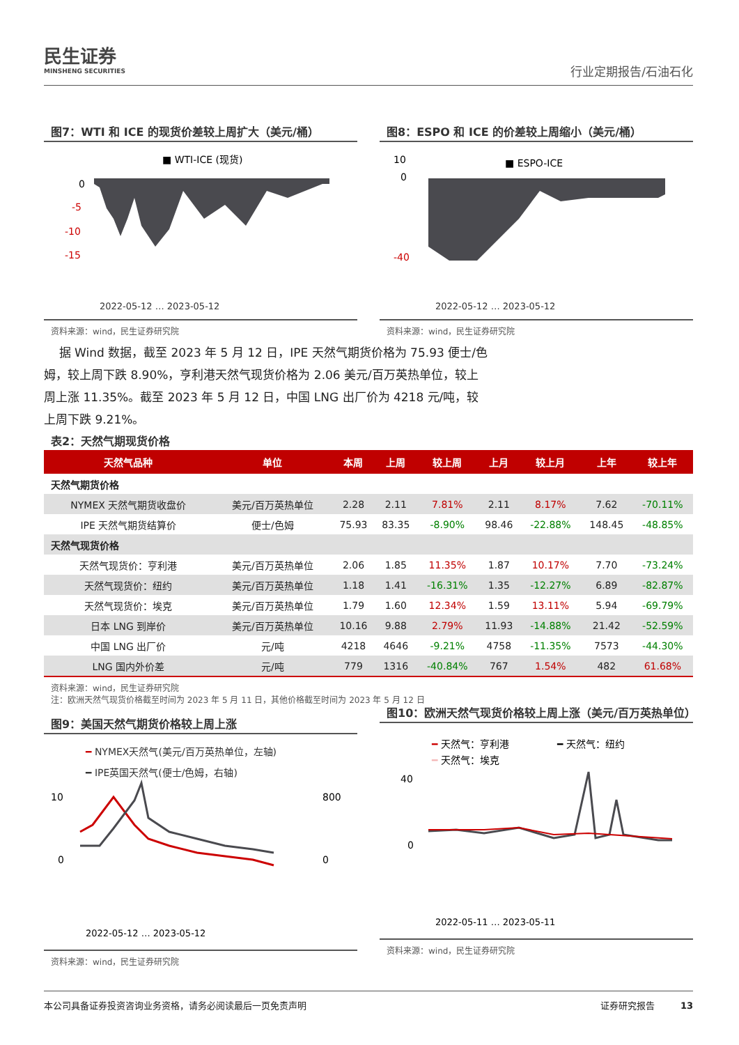民生证券
MINSHENG SECURITIES
行业定期报告/石油石化
图7：WTI 和 ICE 的现货价差较上周扩大（美元/桶）
■ WTI-ICE (现货)
0
-5
-10
-15
2022-05-12 … 2023-05-12
资料来源：wind，民生证券研究院
图8：ESPO 和 ICE 的价差较上周缩小（美元/桶）
■ ESPO-ICE
10
0
-40
2022-05-12 … 2023-05-12
资料来源：wind，民生证券研究院
据 Wind 数据，截至 2023 年 5 月 12 日，IPE 天然气期货价格为 75.93 便士/色姆，较上周下跌 8.90%，亨利港天然气现货价格为 2.06 美元/百万英热单位，较上周上涨 11.35%。截至 2023 年 5 月 12 日，中国 LNG 出厂价为 4218 元/吨，较上周下跌 9.21%。
表2：天然气期现货价格
| 天然气品种 | 单位 | 本周 | 上周 | 较上周 | 上月 | 较上月 | 上年 | 较上年 |
| --- | --- | --- | --- | --- | --- | --- | --- | --- |
| 天然气期货价格 | | | | | | | | |
| NYMEX 天然气期货收盘价 | 美元/百万英热单位 | 2.28 | 2.11 | 7.81% | 2.11 | 8.17% | 7.62 | -70.11% |
| IPE 天然气期货结算价 | 便士/色姆 | 75.93 | 83.35 | -8.90% | 98.46 | -22.88% | 148.45 | -48.85% |
| 天然气现货价格 | | | | | | | | |
| 天然气现货价：亨利港 | 美元/百万英热单位 | 2.06 | 1.85 | 11.35% | 1.87 | 10.17% | 7.70 | -73.24% |
| 天然气现货价：纽约 | 美元/百万英热单位 | 1.18 | 1.41 | -16.31% | 1.35 | -12.27% | 6.89 | -82.87% |
| 天然气现货价：埃克 | 美元/百万英热单位 | 1.79 | 1.60 | 12.34% | 1.59 | 13.11% | 5.94 | -69.79% |
| 日本 LNG 到岸价 | 美元/百万英热单位 | 10.16 | 9.88 | 2.79% | 11.93 | -14.88% | 21.42 | -52.59% |
| 中国 LNG 出厂价 | 元/吨 | 4218 | 4646 | -9.21% | 4758 | -11.35% | 7573 | -44.30% |
| LNG 国内外价差 | 元/吨 | 779 | 1316 | -40.84% | 767 | 1.54% | 482 | 61.68% |
资料来源：wind，民生证券研究院
注：欧洲天然气现货价格截至时间为 2023 年 5 月 11 日，其他价格截至时间为 2023 年 5 月 12 日
图9：美国天然气期货价格较上周上涨
━ NYMEX天然气(美元/百万英热单位，左轴)
━ IPE英国天然气(便士/色姆，右轴)
10
0
800
0
2022-05-12 … 2023-05-12
资料来源：wind，民生证券研究院
图10：欧洲天然气现货价格较上周上涨（美元/百万英热单位）
━ 天然气：亨利港
━ 天然气：纽约
━ 天然气：埃克
40
0
2022-05-11 … 2023-05-11
资料来源：wind，民生证券研究院
本公司具备证券投资咨询业务资格，请务必阅读最后一页免责声明 证券研究报告 13